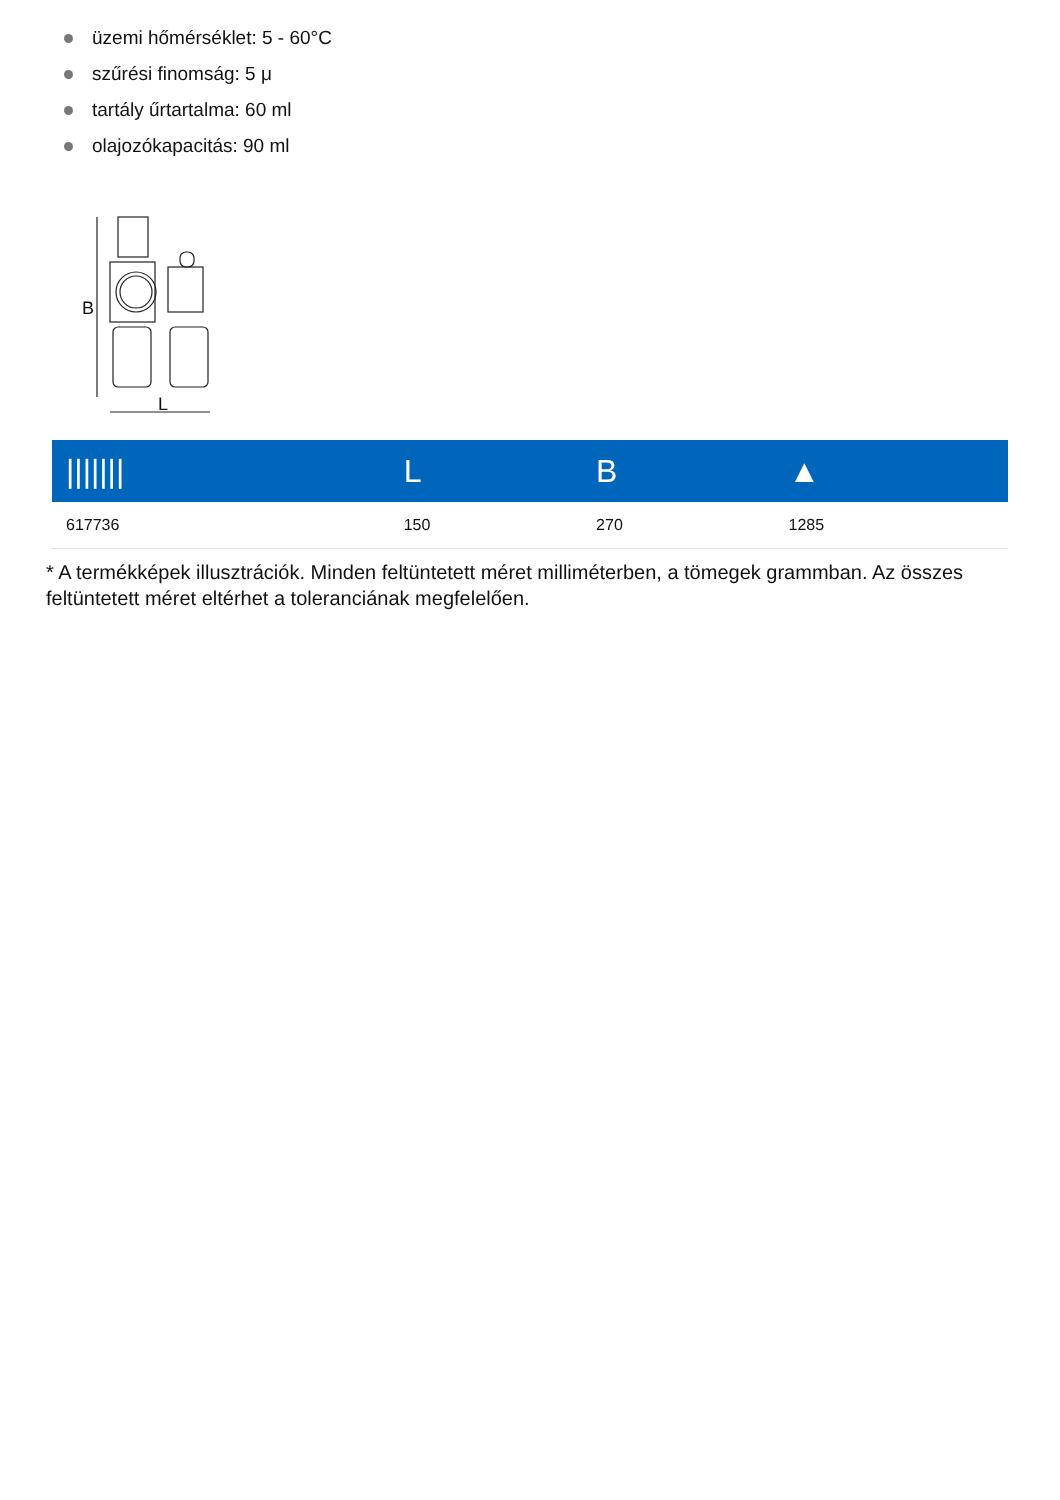üzemi hőmérséklet: 5 - 60°C
szűrési finomság: 5 μ
tartály űrtartalma: 60 ml
olajozókapacitás: 90 ml
B
L
| /////// | L | B | ▲ |
| --- | --- | --- | --- |
| 617736 | 150 | 270 | 1285 |
* A termékképek illusztrációk. Minden feltüntetett méret milliméterben, a tömegek grammban. Az összes feltüntetett méret eltérhet a toleranciának megfelelően.